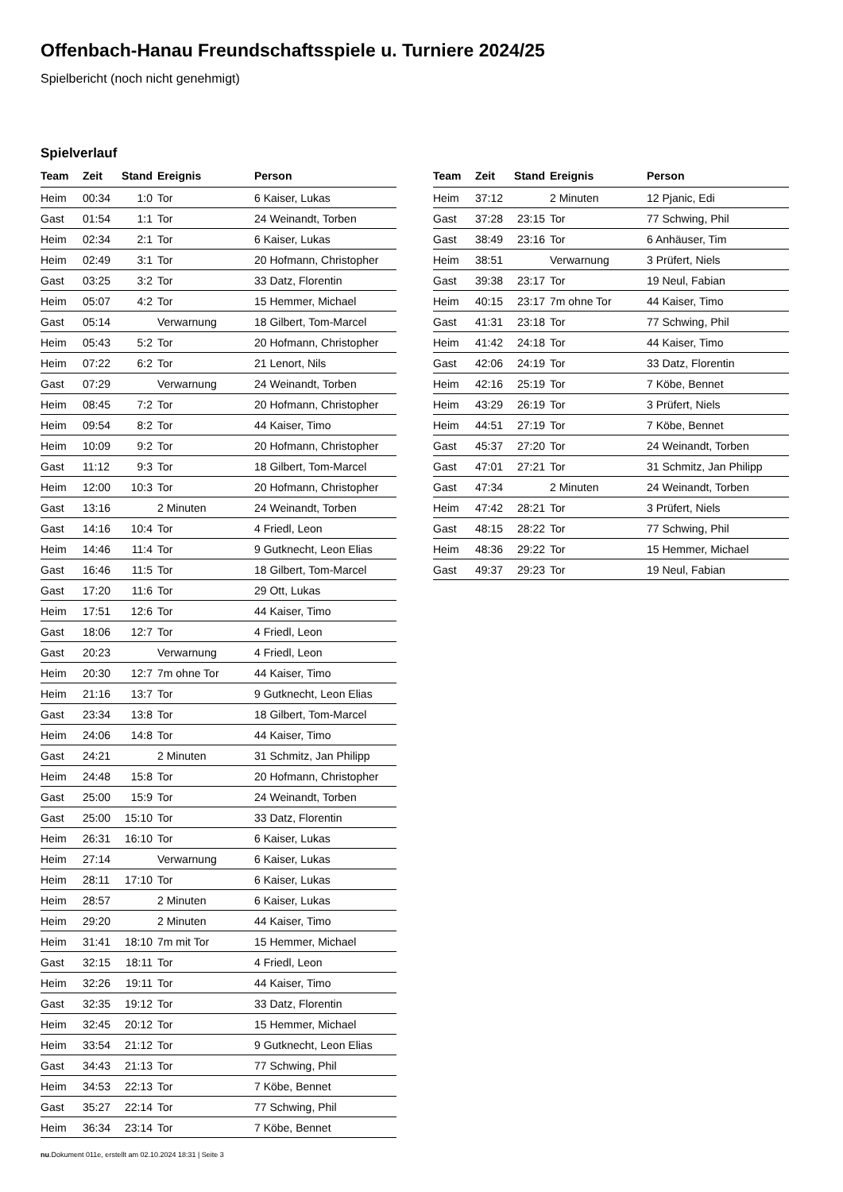Offenbach-Hanau Freundschaftsspiele u. Turniere 2024/25
Spielbericht (noch nicht genehmigt)
Spielverlauf
| Team | Zeit | Stand | Ereignis | Person |
| --- | --- | --- | --- | --- |
| Heim | 00:34 | 1:0 | Tor | 6 Kaiser, Lukas |
| Gast | 01:54 | 1:1 | Tor | 24 Weinandt, Torben |
| Heim | 02:34 | 2:1 | Tor | 6 Kaiser, Lukas |
| Heim | 02:49 | 3:1 | Tor | 20 Hofmann, Christopher |
| Gast | 03:25 | 3:2 | Tor | 33 Datz, Florentin |
| Heim | 05:07 | 4:2 | Tor | 15 Hemmer, Michael |
| Gast | 05:14 | | Verwarnung | 18 Gilbert, Tom-Marcel |
| Heim | 05:43 | 5:2 | Tor | 20 Hofmann, Christopher |
| Heim | 07:22 | 6:2 | Tor | 21 Lenort, Nils |
| Gast | 07:29 | | Verwarnung | 24 Weinandt, Torben |
| Heim | 08:45 | 7:2 | Tor | 20 Hofmann, Christopher |
| Heim | 09:54 | 8:2 | Tor | 44 Kaiser, Timo |
| Heim | 10:09 | 9:2 | Tor | 20 Hofmann, Christopher |
| Gast | 11:12 | 9:3 | Tor | 18 Gilbert, Tom-Marcel |
| Heim | 12:00 | 10:3 | Tor | 20 Hofmann, Christopher |
| Gast | 13:16 | | 2 Minuten | 24 Weinandt, Torben |
| Gast | 14:16 | 10:4 | Tor | 4 Friedl, Leon |
| Heim | 14:46 | 11:4 | Tor | 9 Gutknecht, Leon Elias |
| Gast | 16:46 | 11:5 | Tor | 18 Gilbert, Tom-Marcel |
| Gast | 17:20 | 11:6 | Tor | 29 Ott, Lukas |
| Heim | 17:51 | 12:6 | Tor | 44 Kaiser, Timo |
| Gast | 18:06 | 12:7 | Tor | 4 Friedl, Leon |
| Gast | 20:23 | | Verwarnung | 4 Friedl, Leon |
| Heim | 20:30 | 12:7 | 7m ohne Tor | 44 Kaiser, Timo |
| Heim | 21:16 | 13:7 | Tor | 9 Gutknecht, Leon Elias |
| Gast | 23:34 | 13:8 | Tor | 18 Gilbert, Tom-Marcel |
| Heim | 24:06 | 14:8 | Tor | 44 Kaiser, Timo |
| Gast | 24:21 | | 2 Minuten | 31 Schmitz, Jan Philipp |
| Heim | 24:48 | 15:8 | Tor | 20 Hofmann, Christopher |
| Gast | 25:00 | 15:9 | Tor | 24 Weinandt, Torben |
| Gast | 25:00 | 15:10 | Tor | 33 Datz, Florentin |
| Heim | 26:31 | 16:10 | Tor | 6 Kaiser, Lukas |
| Heim | 27:14 | | Verwarnung | 6 Kaiser, Lukas |
| Heim | 28:11 | 17:10 | Tor | 6 Kaiser, Lukas |
| Heim | 28:57 | | 2 Minuten | 6 Kaiser, Lukas |
| Heim | 29:20 | | 2 Minuten | 44 Kaiser, Timo |
| Heim | 31:41 | 18:10 | 7m mit Tor | 15 Hemmer, Michael |
| Gast | 32:15 | 18:11 | Tor | 4 Friedl, Leon |
| Heim | 32:26 | 19:11 | Tor | 44 Kaiser, Timo |
| Gast | 32:35 | 19:12 | Tor | 33 Datz, Florentin |
| Heim | 32:45 | 20:12 | Tor | 15 Hemmer, Michael |
| Heim | 33:54 | 21:12 | Tor | 9 Gutknecht, Leon Elias |
| Gast | 34:43 | 21:13 | Tor | 77 Schwing, Phil |
| Heim | 34:53 | 22:13 | Tor | 7 Köbe, Bennet |
| Gast | 35:27 | 22:14 | Tor | 77 Schwing, Phil |
| Heim | 36:34 | 23:14 | Tor | 7 Köbe, Bennet |
| Team | Zeit | Stand | Ereignis | Person |
| --- | --- | --- | --- | --- |
| Heim | 37:12 | | 2 Minuten | 12 Pjanic, Edi |
| Gast | 37:28 | 23:15 | Tor | 77 Schwing, Phil |
| Gast | 38:49 | 23:16 | Tor | 6 Anhäuser, Tim |
| Heim | 38:51 | | Verwarnung | 3 Prüfert, Niels |
| Gast | 39:38 | 23:17 | Tor | 19 Neul, Fabian |
| Heim | 40:15 | 23:17 | 7m ohne Tor | 44 Kaiser, Timo |
| Gast | 41:31 | 23:18 | Tor | 77 Schwing, Phil |
| Heim | 41:42 | 24:18 | Tor | 44 Kaiser, Timo |
| Gast | 42:06 | 24:19 | Tor | 33 Datz, Florentin |
| Heim | 42:16 | 25:19 | Tor | 7 Köbe, Bennet |
| Heim | 43:29 | 26:19 | Tor | 3 Prüfert, Niels |
| Heim | 44:51 | 27:19 | Tor | 7 Köbe, Bennet |
| Gast | 45:37 | 27:20 | Tor | 24 Weinandt, Torben |
| Gast | 47:01 | 27:21 | Tor | 31 Schmitz, Jan Philipp |
| Gast | 47:34 | | 2 Minuten | 24 Weinandt, Torben |
| Heim | 47:42 | 28:21 | Tor | 3 Prüfert, Niels |
| Gast | 48:15 | 28:22 | Tor | 77 Schwing, Phil |
| Heim | 48:36 | 29:22 | Tor | 15 Hemmer, Michael |
| Gast | 49:37 | 29:23 | Tor | 19 Neul, Fabian |
nu.Dokument 011e, erstellt am 02.10.2024 18:31 | Seite 3